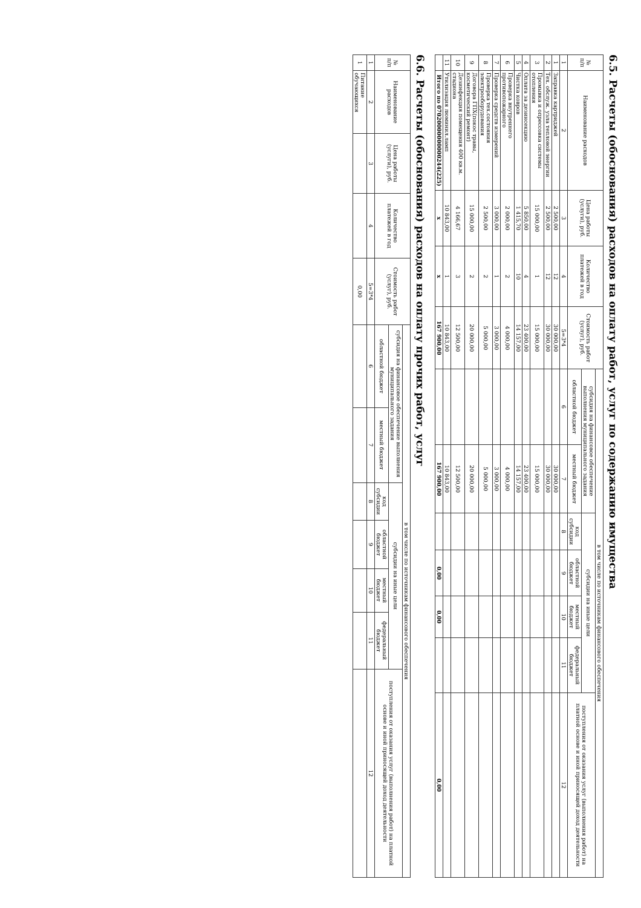6.5. Расчеты (обоснования) расходов на оплату работ, услуг по содержанию имущества
| № п/п | Наименование расходов | Цена работы (услуги), руб. | Количество платежей в год | Стоимость работ (услуг), руб. | в том числе по источникам финансового обеспечения | | | | | | |
| --- | --- | --- | --- | --- | --- | --- | --- | --- | --- | --- | --- |
| | | | | | субсидия на финансовое обеспечение выполнения муниципального задания | | субсидии на иные цели | | | | поступления от оказания услуг (выполнения работ) на платной основе и иной приносящей доход деятельности |
| | | | | | областной бюджет | местный бюджет | код субсидии | областной бюджет | местный бюджет | федеральный бюджет | |
| 1 | 2 | 3 | 4 | 5=3*4 | 6 | 7 | 8 | 9 | 10 | 11 | 12 |
| 1 | Заправка картриджей | 2 500,00 | 12 | 30 000,00 | | 30 000,00 | | | | | |
| 2 | Тех. обслуж. узла тепловой энергии | 2 500,00 | 12 | 30 000,00 | | 30 000,00 | | | | | |
| 3 | Промывка и опрессовка системы отопления | 15 000,00 | 1 | 15 000,00 | | 15 000,00 | | | | | |
| 4 | Оплата за дезинсекцию | 5 850,00 | 4 | 23 400,00 | | 23 400,00 | | | | | |
| 5 | Чистка ковров | 1 415,70 | 10 | 14 157,00 | | 14 157,00 | | | | | |
| 6 | Проверка внутреннего противопожарного | 2 000,00 | 2 | 4 000,00 | | 4 000,00 | | | | | |
| 7 | Проверка средств измерений | 3 000,00 | 1 | 3 000,00 | | 3 000,00 | | | | | |
| 8 | Проверка тех.состояния электрооборудования | 2 500,00 | 2 | 5 000,00 | | 5 000,00 | | | | | |
| 9 | Договора ГПХ(покос травы, косметический ремонт) | 15 000,00 | 2 | 20 000,00 | | 20 000,00 | | | | | |
| 10 | Дезинфекция помещения 400 кв.м. стадиона | 4 166,67 | 3 | 12 500,00 | | 12 500,00 | | | | | |
| 11 | Утилизация люминил.ламп | 10 843,00 | 1 | 10 843,00 | | 10 843,00 | | | | | |
| | Итого по 07020000000000244(225) | x | x | 167 900,00 | | 167 900,00 | | 0,00 | 0,00 | | 0,00 |
6.6. Расчеты (обоснования) расходов на оплату прочих работ, услуг
| № п/п | Наименование расходов | Цена работы (услуги), руб. | Количество платежей в год | Стоимость работ (услуг), руб. | в том числе по источникам финансового обеспечения | | | | | | |
| --- | --- | --- | --- | --- | --- | --- | --- | --- | --- | --- | --- |
| | | | | | субсидия на финансовое обеспечение выполнения муниципального задания | | субсидии на иные цели | | | | поступления от оказания услуг (выполнения работ) на платной основе и иной приносящей доход деятельности |
| | | | | | областной бюджет | местный бюджет | код субсидии | областной бюджет | местный бюджет | федеральный бюджет | |
| 1 | 2 | 3 | 4 | 5=3*4 | 6 | 7 | 8 | 9 | 10 | 11 | 12 |
| 1 | Питание обучающихся | | | 0,00 | | | | | | | |